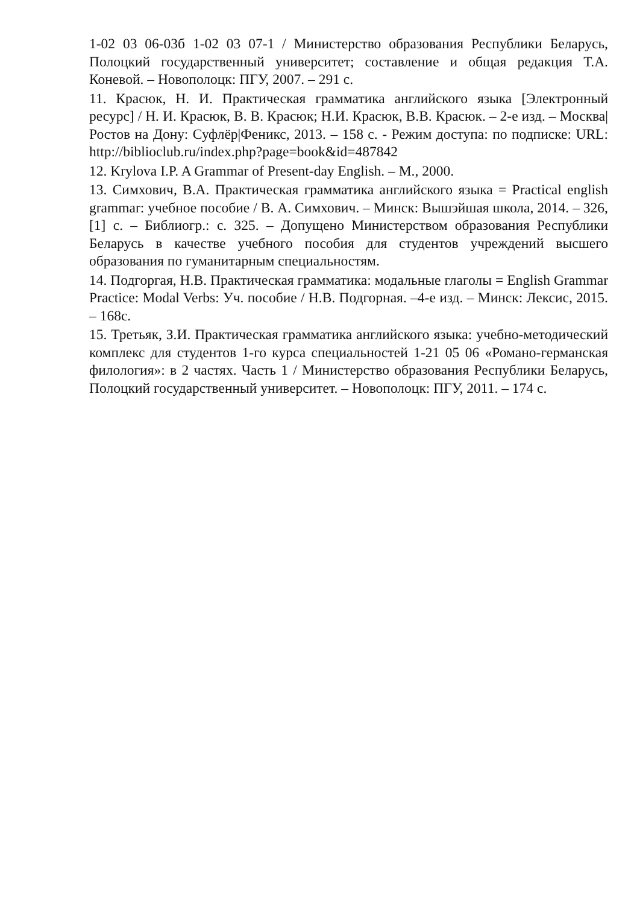1-02 03 06-03б 1-02 03 07-1 / Министерство образования Республики Беларусь, Полоцкий государственный университет; составление и общая редакция Т.А. Коневой. – Новополоцк: ПГУ, 2007. – 291 с.
11. Красюк, Н. И. Практическая грамматика английского языка [Электронный ресурс] / Н. И. Красюк, В. В. Красюк; Н.И. Красюк, В.В. Красюк. – 2-е изд. – Москва|Ростов на Дону: Суфлёр|Феникс, 2013. – 158 с. - Режим доступа: по подписке: URL: http://biblioclub.ru/index.php?page=book&id=487842
12. Krylova I.P. A Grammar of Present-day English. – M., 2000.
13. Симхович, В.А. Практическая грамматика английского языка = Practical english grammar: учебное пособие / В. А. Симхович. – Минск: Вышэйшая школа, 2014. – 326, [1] с. – Библиогр.: с. 325. – Допущено Министерством образования Республики Беларусь в качестве учебного пособия для студентов учреждений высшего образования по гуманитарным специальностям.
14. Подгоргая, Н.В. Практическая грамматика: модальные глаголы = English Grammar Practice: Modal Verbs: Уч. пособие / Н.В. Подгорная. –4-е изд. – Минск: Лексис, 2015. – 168с.
15. Третьяк, З.И. Практическая грамматика английского языка: учебно-методический комплекс для студентов 1-го курса специальностей 1-21 05 06 «Романо-германская филология»: в 2 частях. Часть 1 / Министерство образования Республики Беларусь, Полоцкий государственный университет. – Новополоцк: ПГУ, 2011. – 174 с.